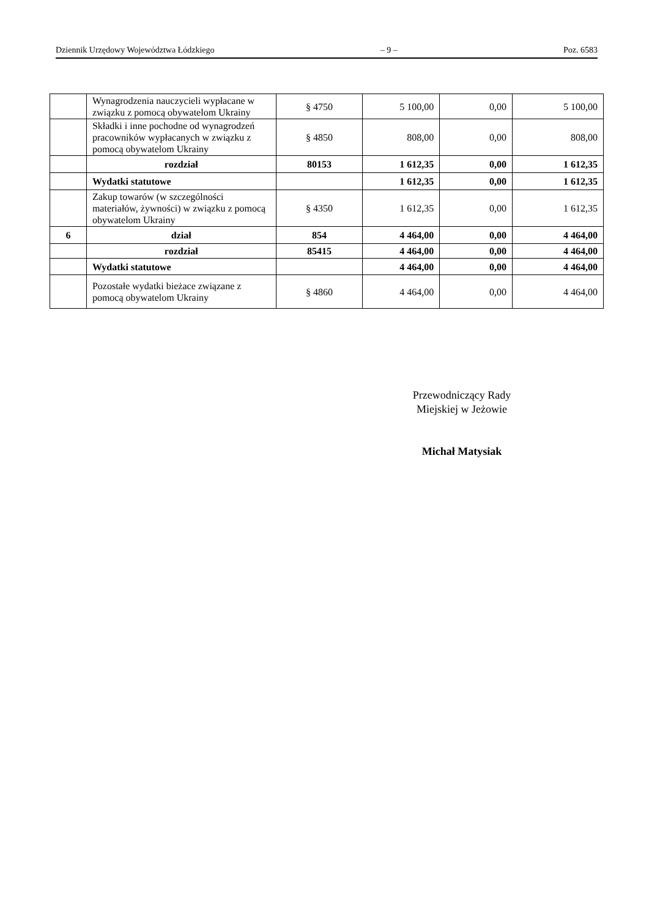Dziennik Urzędowy Województwa Łódzkiego – 9 – Poz. 6583
| | Wynagrodzenia nauczycieli wypłacane w związku z pomocą obywatelom Ukrainy | § 4750 | 5 100,00 | 0,00 | 5 100,00 |
| | Składki i inne pochodne od wynagrodzeń pracowników wypłacanych w związku z pomocą obywatelom Ukrainy | § 4850 | 808,00 | 0,00 | 808,00 |
| | rozdział | 80153 | 1 612,35 | 0,00 | 1 612,35 |
| | Wydatki statutowe | | 1 612,35 | 0,00 | 1 612,35 |
| | Zakup towarów (w szczególności materiałów, żywności) w związku z pomocą obywatelom Ukrainy | § 4350 | 1 612,35 | 0,00 | 1 612,35 |
| 6 | dział | 854 | 4 464,00 | 0,00 | 4 464,00 |
| | rozdział | 85415 | 4 464,00 | 0,00 | 4 464,00 |
| | Wydatki statutowe | | 4 464,00 | 0,00 | 4 464,00 |
| | Pozostałe wydatki bieżace związane z pomocą obywatelom Ukrainy | § 4860 | 4 464,00 | 0,00 | 4 464,00 |
Przewodniczący Rady
Miejskiej w Jeżowie
Michał Matysiak